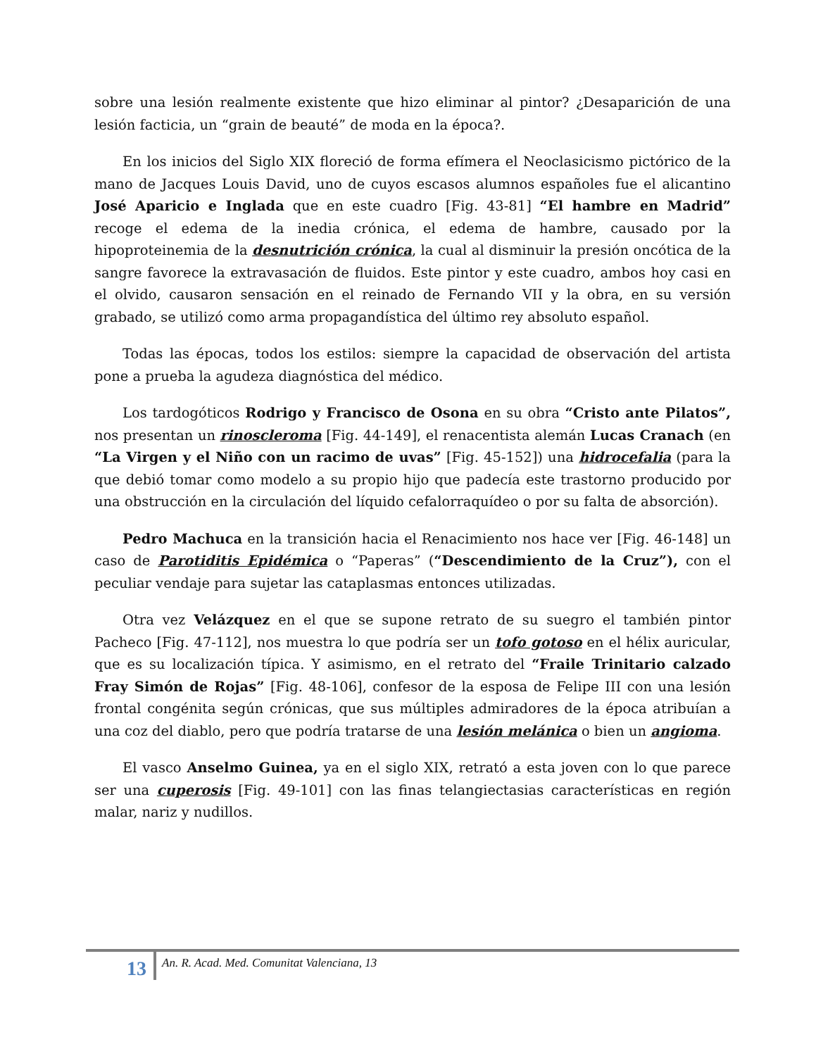sobre una lesión realmente existente que hizo eliminar al pintor? ¿Desaparición de una lesión facticia, un “grain de beauté” de moda en la época?.
En los inicios del Siglo XIX floreció de forma efímera el Neoclasicismo pictórico de la mano de Jacques Louis David, uno de cuyos escasos alumnos españoles fue el alicantino José Aparicio e Inglada que en este cuadro [Fig. 43-81] “El hambre en Madrid” recoge el edema de la inedia crónica, el edema de hambre, causado por la hipoproteinemia de la desnutrición crónica, la cual al disminuir la presión oncótica de la sangre favorece la extravasación de fluidos. Este pintor y este cuadro, ambos hoy casi en el olvido, causaron sensación en el reinado de Fernando VII y la obra, en su versión grabado, se utilizó como arma propagandística del último rey absoluto español.
Todas las épocas, todos los estilos: siempre la capacidad de observación del artista pone a prueba la agudeza diagnóstica del médico.
Los tardogóticos Rodrigo y Francisco de Osona en su obra “Cristo ante Pilatos”, nos presentan un rinoscleroma [Fig. 44-149], el renacentista alemán Lucas Cranach (en “La Virgen y el Niño con un racimo de uvas” [Fig. 45-152]) una hidrocefalia (para la que debió tomar como modelo a su propio hijo que padecía este trastorno producido por una obstrucción en la circulación del líquido cefalorraquídeo o por su falta de absorción).
Pedro Machuca en la transición hacia el Renacimiento nos hace ver [Fig. 46-148] un caso de Parotiditis Epidémica o “Paperas” (“Descendimiento de la Cruz”), con el peculiar vendaje para sujetar las cataplasmas entonces utilizadas.
Otra vez Velázquez en el que se supone retrato de su suegro el también pintor Pacheco [Fig. 47-112], nos muestra lo que podría ser un tofo gotoso en el hélix auricular, que es su localización típica. Y asimismo, en el retrato del “Fraile Trinitario calzado Fray Simón de Rojas” [Fig. 48-106], confesor de la esposa de Felipe III con una lesión frontal congénita según crónicas, que sus múltiples admiradores de la época atribuían a una coz del diablo, pero que podría tratarse de una lesión melánica o bien un angioma.
El vasco Anselmo Guinea, ya en el siglo XIX, retrató a esta joven con lo que parece ser una cuperosis [Fig. 49-101] con las finas telangiectasias características en región malar, nariz y nudillos.
13
An. R. Acad. Med. Comunitat Valenciana, 13